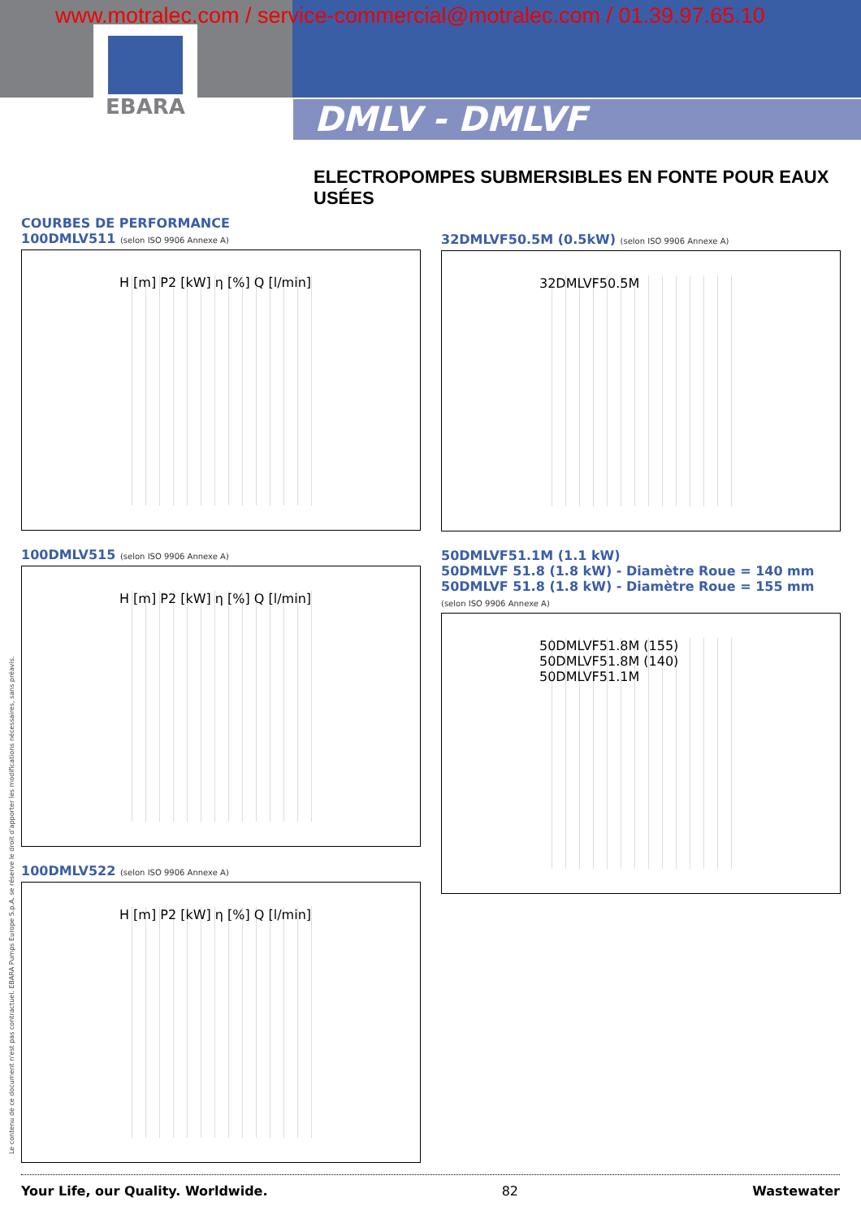www.motralec.com / service-commercial@motralec.com / 01.39.97.65.10
EBARA
DMLV - DMLVF
ELECTROPOMPES SUBMERSIBLES EN FONTE POUR EAUX USÉES
COURBES DE PERFORMANCE
100DMLV511 (selon ISO 9906 Annexe A)
H [m] P2 [kW] η [%] Q [l/min]
100DMLV515 (selon ISO 9906 Annexe A)
H [m] P2 [kW] η [%] Q [l/min]
100DMLV522 (selon ISO 9906 Annexe A)
H [m] P2 [kW] η [%] Q [l/min]
32DMLVF50.5M (0.5kW) (selon ISO 9906 Annexe A)
32DMLVF50.5M
50DMLVF51.1M (1.1 kW)
50DMLVF 51.8 (1.8 kW) - Diamètre Roue = 140 mm
50DMLVF 51.8 (1.8 kW) - Diamètre Roue = 155 mm
(selon ISO 9906 Annexe A)
50DMLVF51.8M (155) 50DMLVF51.8M (140) 50DMLVF51.1M
Le contenu de ce document n'est pas contractuel. EBARA Pumps Europe S.p.A. se réserve le droit d'apporter les modifications nécessaires, sans préavis.
Your Life, our Quality. Worldwide. 82 Wastewater